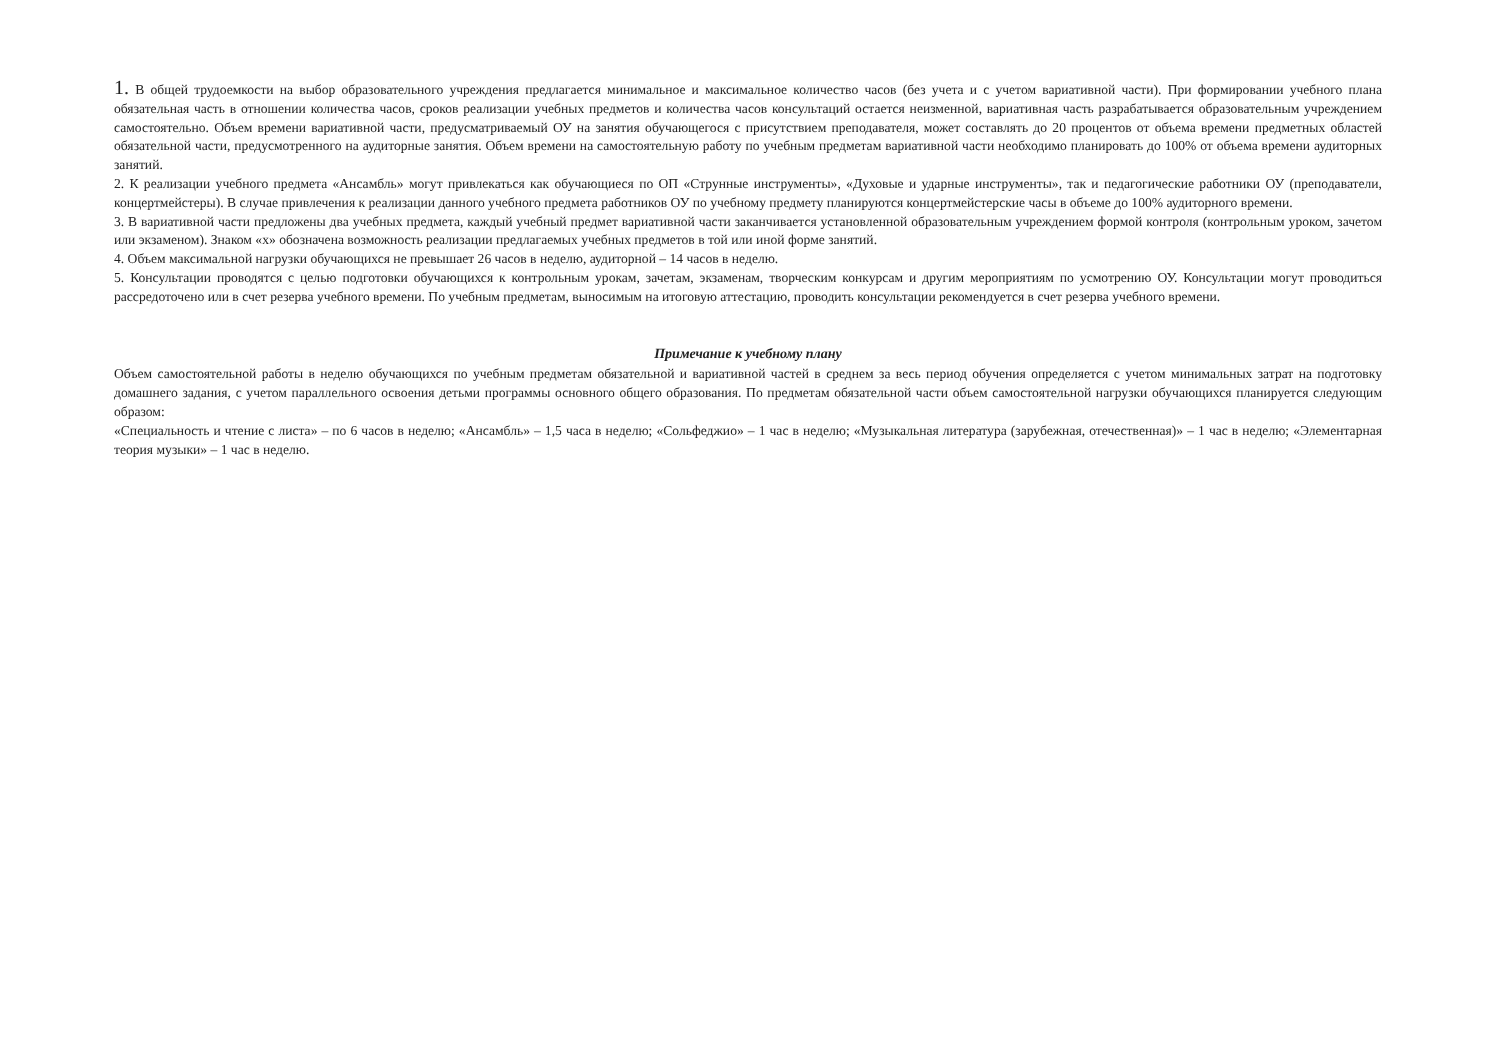1. В общей трудоемкости на выбор образовательного учреждения предлагается минимальное и максимальное количество часов (без учета и с учетом вариативной части). При формировании учебного плана обязательная часть в отношении количества часов, сроков реализации учебных предметов и количества часов консультаций остается неизменной, вариативная часть разрабатывается образовательным учреждением самостоятельно. Объем времени вариативной части, предусматриваемый ОУ на занятия обучающегося с присутствием преподавателя, может составлять до 20 процентов от объема времени предметных областей обязательной части, предусмотренного на аудиторные занятия. Объем времени на самостоятельную работу по учебным предметам вариативной части необходимо планировать до 100% от объема времени аудиторных занятий.
2. К реализации учебного предмета «Ансамбль» могут привлекаться как обучающиеся по ОП «Струнные инструменты», «Духовые и ударные инструменты», так и педагогические работники ОУ (преподаватели, концертмейстеры). В случае привлечения к реализации данного учебного предмета работников ОУ по учебному предмету планируются концертмейстерские часы в объеме до 100% аудиторного времени.
3. В вариативной части предложены два учебных предмета, каждый учебный предмет вариативной части заканчивается установленной образовательным учреждением формой контроля (контрольным уроком, зачетом или экзаменом). Знаком «х» обозначена возможность реализации предлагаемых учебных предметов в той или иной форме занятий.
4. Объем максимальной нагрузки обучающихся не превышает 26 часов в неделю, аудиторной – 14 часов в неделю.
5. Консультации проводятся с целью подготовки обучающихся к контрольным урокам, зачетам, экзаменам, творческим конкурсам и другим мероприятиям по усмотрению ОУ. Консультации могут проводиться рассредоточено или в счет резерва учебного времени. По учебным предметам, выносимым на итоговую аттестацию, проводить консультации рекомендуется в счет резерва учебного времени.
Примечание к учебному плану
Объем самостоятельной работы в неделю обучающихся по учебным предметам обязательной и вариативной частей в среднем за весь период обучения определяется с учетом минимальных затрат на подготовку домашнего задания, с учетом параллельного освоения детьми программы основного общего образования. По предметам обязательной части объем самостоятельной нагрузки обучающихся планируется следующим образом:
«Специальность и чтение с листа» – по 6 часов в неделю; «Ансамбль» – 1,5 часа в неделю; «Сольфеджио» – 1 час в неделю; «Музыкальная литература (зарубежная, отечественная)» – 1 час в неделю; «Элементарная теория музыки» – 1 час в неделю.